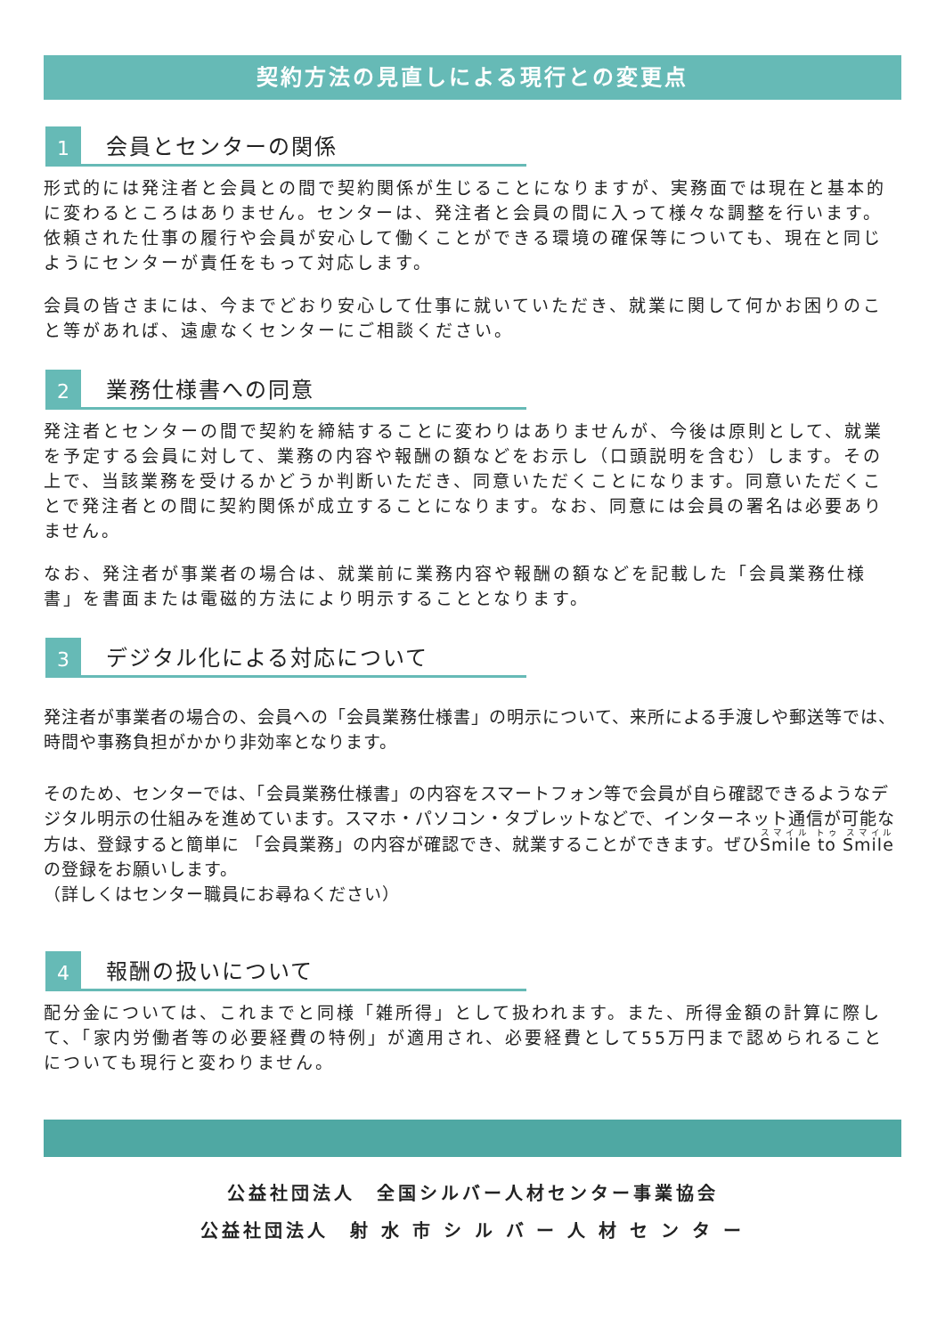契約方法の見直しによる現行との変更点
1
会員とセンターの関係
形式的には発注者と会員との間で契約関係が生じることになりますが、実務面では現在と基本的に変わるところはありません。センターは、発注者と会員の間に入って様々な調整を行います。依頼された仕事の履行や会員が安心して働くことができる環境の確保等についても、現在と同じようにセンターが責任をもって対応します。
会員の皆さまには、今までどおり安心して仕事に就いていただき、就業に関して何かお困りのこと等があれば、遠慮なくセンターにご相談ください。
2
業務仕様書への同意
発注者とセンターの間で契約を締結することに変わりはありませんが、今後は原則として、就業を予定する会員に対して、業務の内容や報酬の額などをお示し（口頭説明を含む）します。その上で、当該業務を受けるかどうか判断いただき、同意いただくことになります。同意いただくことで発注者との間に契約関係が成立することになります。なお、同意には会員の署名は必要ありません。
なお、発注者が事業者の場合は、就業前に業務内容や報酬の額などを記載した「会員業務仕様書」を書面または電磁的方法により明示することとなります。
3
デジタル化による対応について
発注者が事業者の場合の、会員への「会員業務仕様書」の明示について、来所による手渡しや郵送等では、時間や事務負担がかかり非効率となります。
そのため、センターでは、「会員業務仕様書」の内容をスマートフォン等で会員が自ら確認できるようなデジタル明示の仕組みを進めています。スマホ・パソコン・タブレットなどで、インターネット通信が可能な方は、登録すると簡単に 「会員業務」の内容が確認でき、就業することができます。ぜひSmile to Smileの登録をお願いします。
（詳しくはセンター職員にお尋ねください）
4
報酬の扱いについて
配分金については、これまでと同様「雑所得」として扱われます。また、所得金額の計算に際して、「家内労働者等の必要経費の特例」が適用され、必要経費として55万円まで認められることについても現行と変わりません。
公益社団法人　全国シルバー人材センター事業協会
公益社団法人　射 水 市 シ ル バ ー 人 材 セ ン タ ー